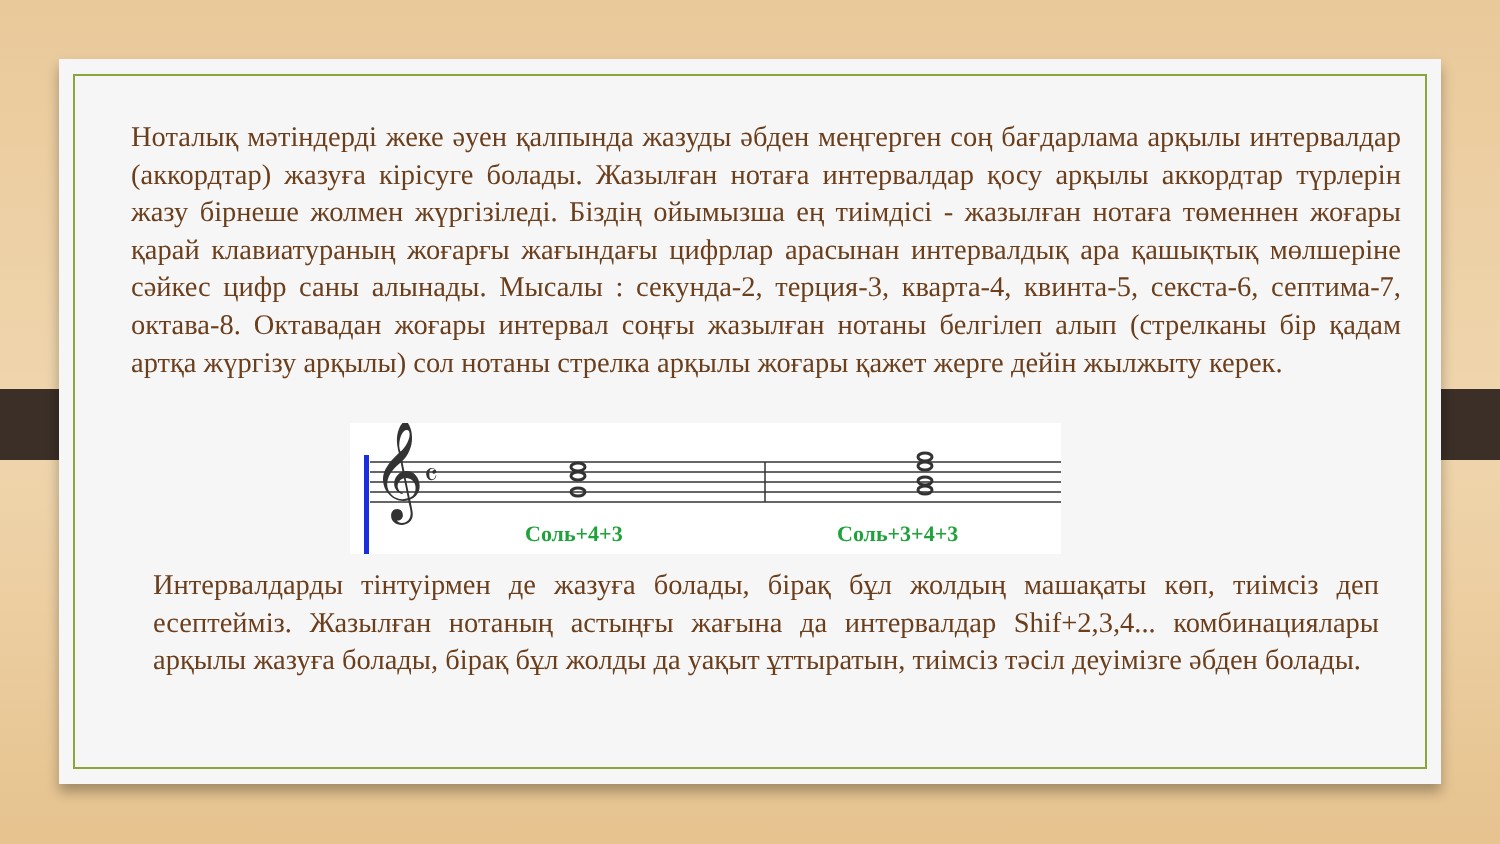Ноталық мәтіндерді жеке әуен қалпында жазуды әбден меңгерген соң бағдарлама арқылы интервалдар (аккордтар) жазуға кірісуге болады. Жазылған нотаға интервалдар қосу арқылы аккордтар түрлерін жазу бірнеше жолмен жүргізіледі. Біздің ойымызша ең тиімдісі - жазылған нотаға төменнен жоғары қарай клавиатураның жоғарғы жағындағы цифрлар арасынан интервалдық ара қашықтық мөлшеріне сәйкес цифр саны алынады. Мысалы : секунда-2, терция-3, кварта-4, квинта-5, секста-6, септима-7, октава-8. Октавадан жоғары интервал соңғы жазылған нотаны белгілеп алып (стрелканы бір қадам артқа жүргізу арқылы) сол нотаны стрелка арқылы жоғары қажет жерге дейін жылжыту керек.
𝄞
𝄴
Соль+4+3 Соль+3+4+3
Интервалдарды тінтуірмен де жазуға болады, бірақ бұл жолдың машақаты көп, тиімсіз деп есептейміз. Жазылған нотаның астыңғы жағына да интервалдар Shif+2,3,4... комбинациялары арқылы жазуға болады, бірақ бұл жолды да уақыт ұттыратын, тиімсіз тәсіл деуімізге әбден болады.